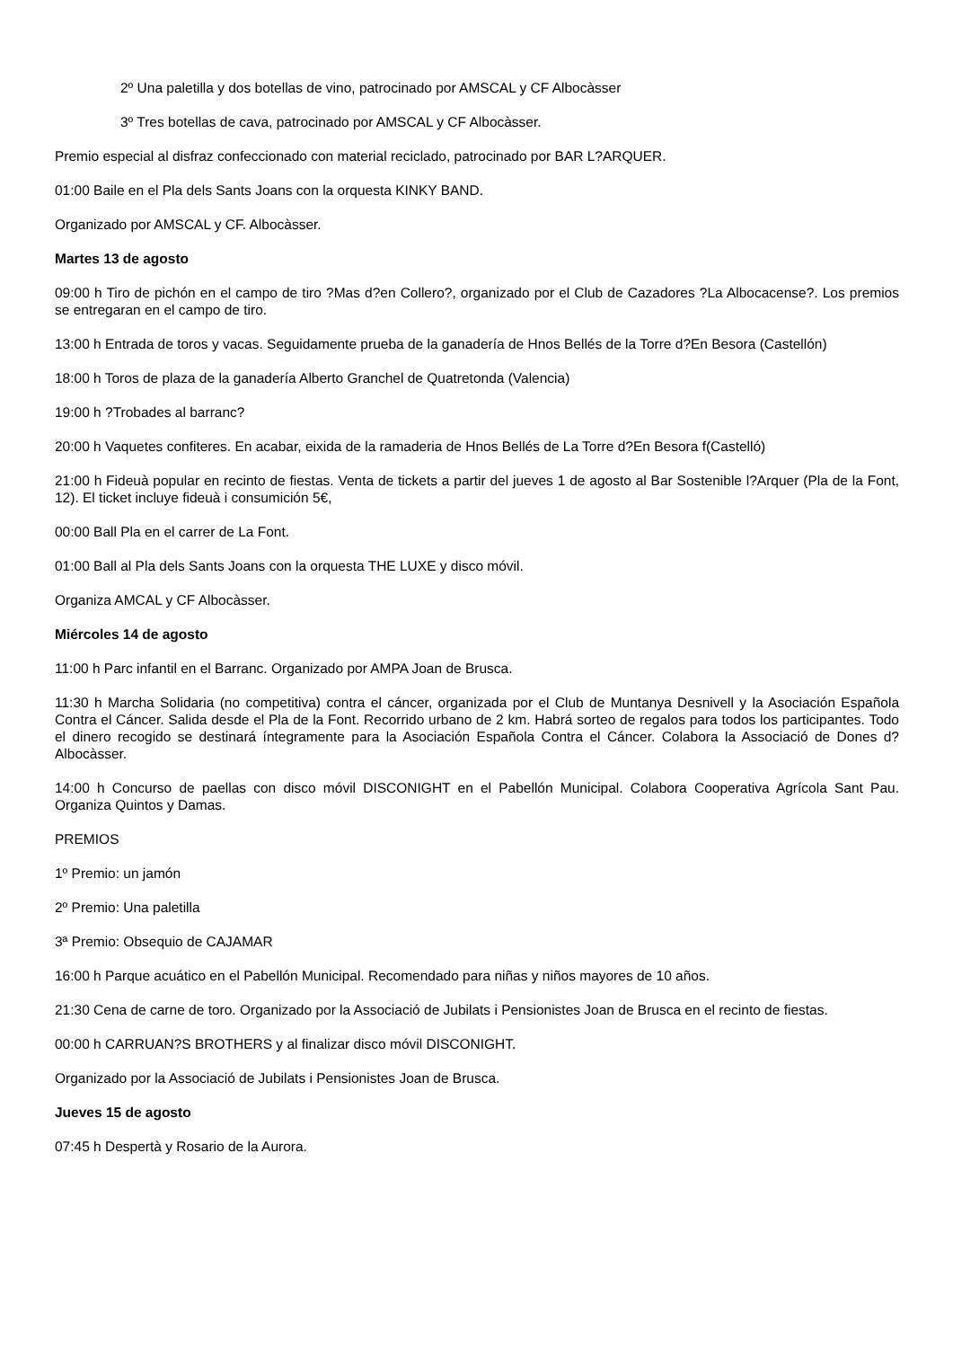2º Una paletilla y dos botellas de vino, patrocinado por AMSCAL y CF Albocàsser
3º Tres botellas de cava, patrocinado por AMSCAL y CF Albocàsser.
Premio especial al disfraz confeccionado con material reciclado, patrocinado por BAR L?ARQUER.
01:00 Baile en el Pla dels Sants Joans con la orquesta KINKY BAND.
Organizado por AMSCAL y CF. Albocàsser.
Martes 13 de agosto
09:00 h Tiro de pichón en el campo de tiro ?Mas d?en Collero?, organizado por el Club de Cazadores ?La Albocacense?. Los premios se entregaran en el campo de tiro.
13:00 h Entrada de toros y vacas. Seguidamente prueba de la ganadería de Hnos Bellés de la Torre d?En Besora (Castellón)
18:00 h Toros de plaza de la ganadería Alberto Granchel de Quatretonda (Valencia)
19:00 h ?Trobades al barranc?
20:00 h Vaquetes confiteres. En acabar, eixida de la ramaderia de Hnos Bellés de La Torre d?En Besora f(Castelló)
21:00 h Fideuà popular en recinto de fiestas. Venta de tickets a partir del jueves 1 de agosto al Bar Sostenible l?Arquer (Pla de la Font, 12). El ticket incluye fideuà i consumición 5€,
00:00 Ball Pla en el carrer de La Font.
01:00 Ball al Pla dels Sants Joans con la orquesta THE LUXE y disco móvil.
Organiza AMCAL y CF Albocàsser.
Miércoles 14 de agosto
11:00 h Parc infantil en el Barranc. Organizado por AMPA Joan de Brusca.
11:30 h Marcha Solidaria (no competitiva) contra el cáncer, organizada por el Club de Muntanya Desnivell y la Asociación Española Contra el Cáncer. Salida desde el Pla de la Font. Recorrido urbano de 2 km. Habrá sorteo de regalos para todos los participantes. Todo el dinero recogido se destinará íntegramente para la Asociación Española Contra el Cáncer. Colabora la Associació de Dones d?Albocàsser.
14:00 h Concurso de paellas con disco móvil DISCONIGHT en el Pabellón Municipal. Colabora Cooperativa Agrícola Sant Pau. Organiza Quintos y Damas.
PREMIOS
1º Premio: un jamón
2º Premio: Una paletilla
3ª Premio: Obsequio de CAJAMAR
16:00 h Parque acuático en el Pabellón Municipal. Recomendado para niñas y niños mayores de 10 años.
21:30 Cena de carne de toro. Organizado por la Associació de Jubilats i Pensionistes Joan de Brusca en el recinto de fiestas.
00:00 h CARRUAN?S BROTHERS y al finalizar disco móvil DISCONIGHT.
Organizado por la Associació de Jubilats i Pensionistes Joan de Brusca.
Jueves 15 de agosto
07:45 h Despertà y Rosario de la Aurora.